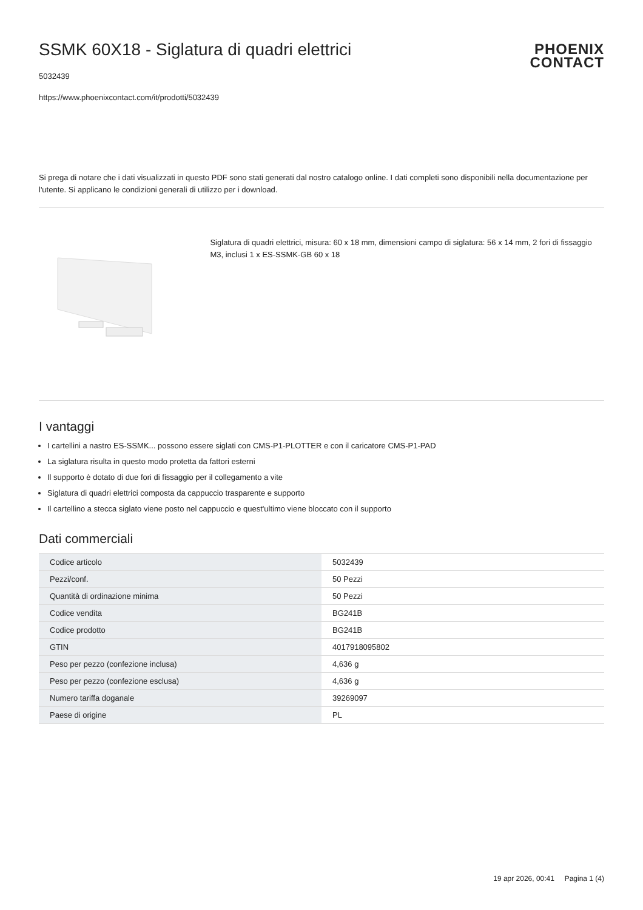SSMK 60X18 - Siglatura di quadri elettrici
5032439
https://www.phoenixcontact.com/it/prodotti/5032439
PHOENIX
CONTACT
Si prega di notare che i dati visualizzati in questo PDF sono stati generati dal nostro catalogo online. I dati completi sono disponibili nella documentazione per l'utente. Si applicano le condizioni generali di utilizzo per i download.
Siglatura di quadri elettrici, misura: 60 x 18 mm, dimensioni campo di siglatura: 56 x 14 mm, 2 fori di fissaggio M3, inclusi 1 x ES-SSMK-GB 60 x 18
I vantaggi
I cartellini a nastro ES-SSMK... possono essere siglati con CMS-P1-PLOTTER e con il caricatore CMS-P1-PAD
La siglatura risulta in questo modo protetta da fattori esterni
Il supporto è dotato di due fori di fissaggio per il collegamento a vite
Siglatura di quadri elettrici composta da cappuccio trasparente e supporto
Il cartellino a stecca siglato viene posto nel cappuccio e quest'ultimo viene bloccato con il supporto
Dati commerciali
| Codice articolo | 5032439 |
| Pezzi/conf. | 50 Pezzi |
| Quantità di ordinazione minima | 50 Pezzi |
| Codice vendita | BG241B |
| Codice prodotto | BG241B |
| GTIN | 4017918095802 |
| Peso per pezzo (confezione inclusa) | 4,636 g |
| Peso per pezzo (confezione esclusa) | 4,636 g |
| Numero tariffa doganale | 39269097 |
| Paese di origine | PL |
19 apr 2026, 00:41 Pagina 1 (4)